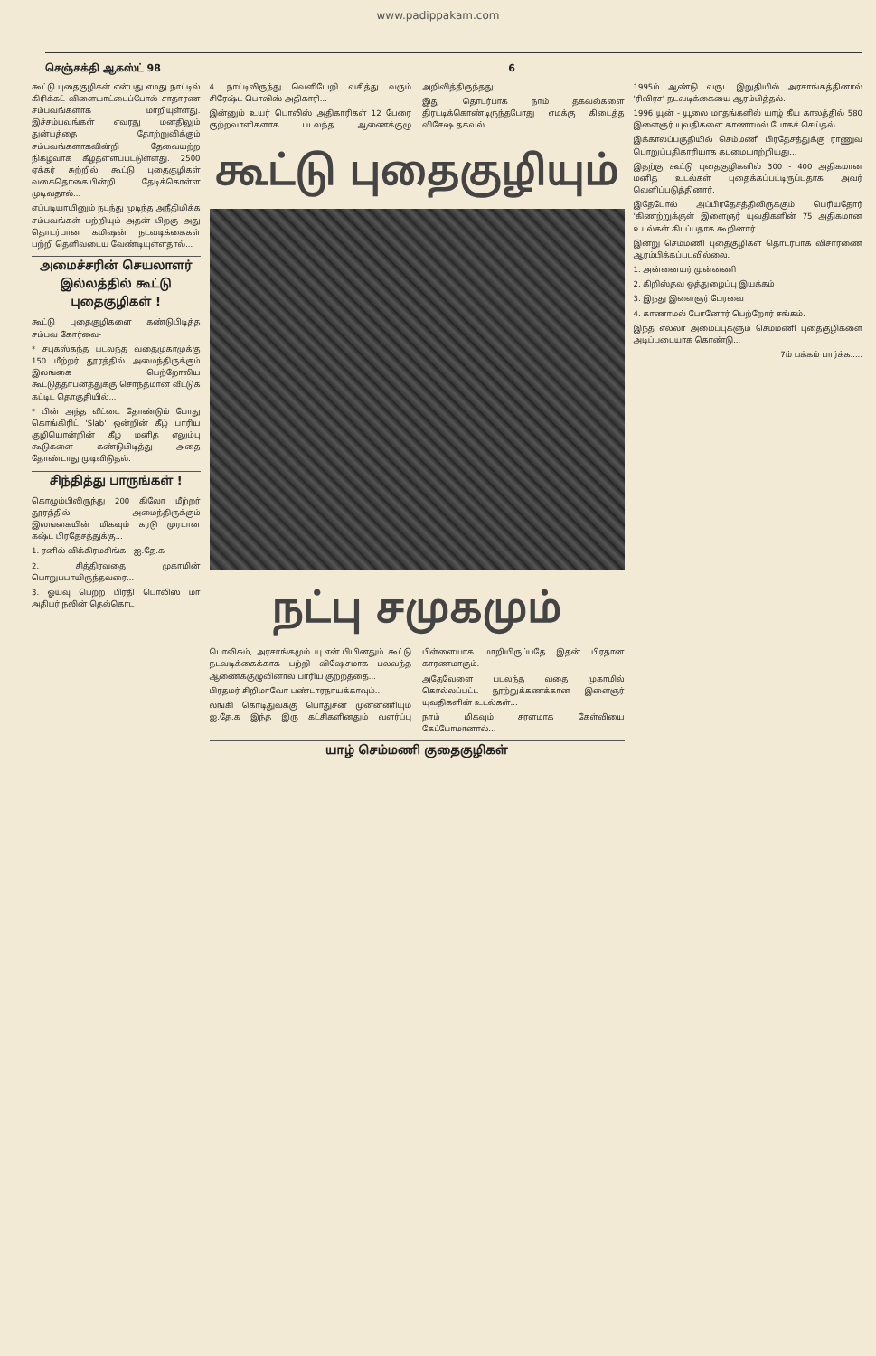www.padippakam.com
செஞ்சக்தி ஆகஸ்ட் 98 6
கூட்டு புதைகுழிகள் என்பது எமது நாட்டில் கிரிக்கட் விளையாட்டைப்போல் சாதாரண சம்பவங்களாக மாறியுள்ளது. இச்சம்பவங்கள் எவரது மனதிலும் துன்பத்தை தோற்றுவிக்கும் சம்பவங்களாகவின்றி தேவையற்ற நிகழ்வாக கீழ்தள்ளப்பட்டுள்ளது. 2500 ஏக்கர் சுற்றில் கூட்டு புதைகுழிகள் வகைதொகையின்றி தேடிக்கொள்ள முடிவதால்...
எப்படியாயினும் நடந்து முடிந்த அநீதிமிக்க சம்பவங்கள் பற்றியும் அதன் பிறகு அது தொடர்பான கமிஷன் நடவடிக்கைகள் பற்றி தெளிவடைய வேண்டியுள்ளதால்...
அமைச்சரின் செயலாளர் இல்லத்தில் கூட்டு புதைகுழிகள் !
கூட்டு புதைகுழிகளை கண்டுபிடித்த சம்பவ கோர்வை-
* சபுகஸ்கந்த படலந்த வதைமுகாமுக்கு 150 மீற்றர் தூரத்தில் அமைந்திருக்கும் இலங்கை பெற்றோலிய கூட்டுத்தாபனத்துக்கு சொந்தமான வீட்டுக் கட்டிட தொகுதியில்...
* பின் அந்த வீட்டை தோண்டும் போது கொங்கிரிட் 'Slab' ஒன்றின் கீழ் பாரிய குழியொன்றின் கீழ் மனித எலும்பு கூடுகளை கண்டுபிடித்து அதை தோண்டாது முடிவிடுதல்.
சிந்தித்து பாருங்கள் !
கொழும்பிலிருந்து 200 கிலோ மீற்றர் தூரத்தில் அமைந்திருக்கும் இலங்கையின் மிகவும் கரடு முரடான கஷ்ட பிரதேசத்துக்கு...
1. ரனில் விக்கிரமசிங்க - ஐ.தே.க
2. சித்திரவதை முகாமின் பொறுப்பாயிருந்தவரை...
3. ஓய்வு பெற்ற பிரதி பொலிஸ் மா அதிபர் நலின் தெல்கொட
4. நாட்டிலிருந்து வெளியேறி வசித்து வரும் சிரேஷ்ட பொலிஸ் அதிகாரி...
இன்னும் உயர் பொலிஸ் அதிகாரிகள் 12 பேரை குற்றவாளிகளாக படலந்த ஆணைக்குழு அறிவித்திருந்தது.
இது தொடர்பாக நாம் தகவல்களை திரட்டிக்கொண்டிருந்தபோது எமக்கு கிடைத்த விசேஷ தகவல்...
கூட்டு புதைகுழியும்
நட்பு சமுகமும்
பொலிசும், அரசாங்கமும் யு.என்.பியினதும் கூட்டு நடவடிக்கைக்காக பற்றி விஷேசமாக பலவந்த ஆணைக்குழுவினால் பாரிய குற்றத்தை...
பிரதமர் சிறிமாவோ பண்டாரநாயக்காவும்...
லங்கி கொடிதுவக்கு பொதுசன முன்னணியும் ஐ.தே.க இந்த இரு கட்சிகளினதும் வளர்ப்பு பிள்ளையாக மாறியிருப்பதே இதன் பிரதான காரணமாகும்.
அதேவேளை படலந்த வதை முகாமில் கொல்லப்பட்ட நூற்றுக்கணக்கான இளைஞர் யுவதிகளின் உடல்கள்...
நாம் மிகவும் சரளமாக கேள்வியை கேட்போமானால்...
யாழ் செம்மணி குதைகுழிகள்
1995ம் ஆண்டு வருட இறுதியில் அரசாங்கத்தினால் 'ரிவிரச' நடவடிக்கையை ஆரம்பித்தல்.
1996 யூன் - யூலை மாதங்களில் யாழ் கீய காலத்தில் 580 இளைஞர் யுவதிகளை காணாமல் போகச் செய்தல்.
இக்காலப்பகுதியில் செம்மணி பிரதேசத்துக்கு ராணுவ பொறுப்பதிகாரியாக கடமையாற்றியது...
இதற்கு கூட்டு புதைகுழிகளில் 300 - 400 அதிகமான மனித உடல்கள் புதைக்கப்பட்டிருப்பதாக அவர் வெளிப்படுத்தினார்.
இதேபோல் அப்பிரதேசத்திலிருக்கும் பெரியதோர் 'கிணற்றுக்குள் இளைஞர் யுவதிகளின் 75 அதிகமான உடல்கள் கிடப்பதாக கூறினார்.
இன்று செம்மணி புதைகுழிகள் தொடர்பாக விசாரணை ஆரம்பிக்கப்படவில்லை.
1. அன்னையர் முன்னணி
2. கிறிஸ்தவ ஒத்துழைப்பு இயக்கம்
3. இந்து இளைஞர் பேரவை
4. காணாமல் போனோர் பெற்றோர் சங்கம்.
இந்த எல்லா அமைப்புகளும் செம்மணி புதைகுழிகளை அடிப்படையாக கொண்டு...
7ம் பக்கம் பார்க்க.....